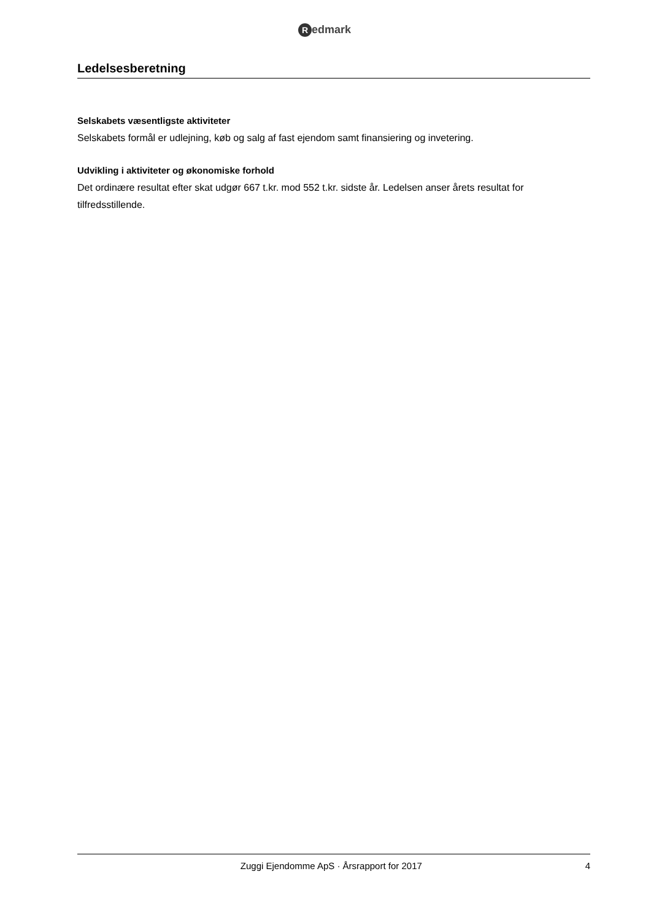Redmark
Ledelsesberetning
Selskabets væsentligste aktiviteter
Selskabets formål er udlejning, køb og salg af fast ejendom samt finansiering og invetering.
Udvikling i aktiviteter og økonomiske forhold
Det ordinære resultat efter skat udgør 667 t.kr. mod 552 t.kr. sidste år. Ledelsen anser årets resultat for tilfredsstillende.
Zuggi Ejendomme ApS · Årsrapport for 2017
4